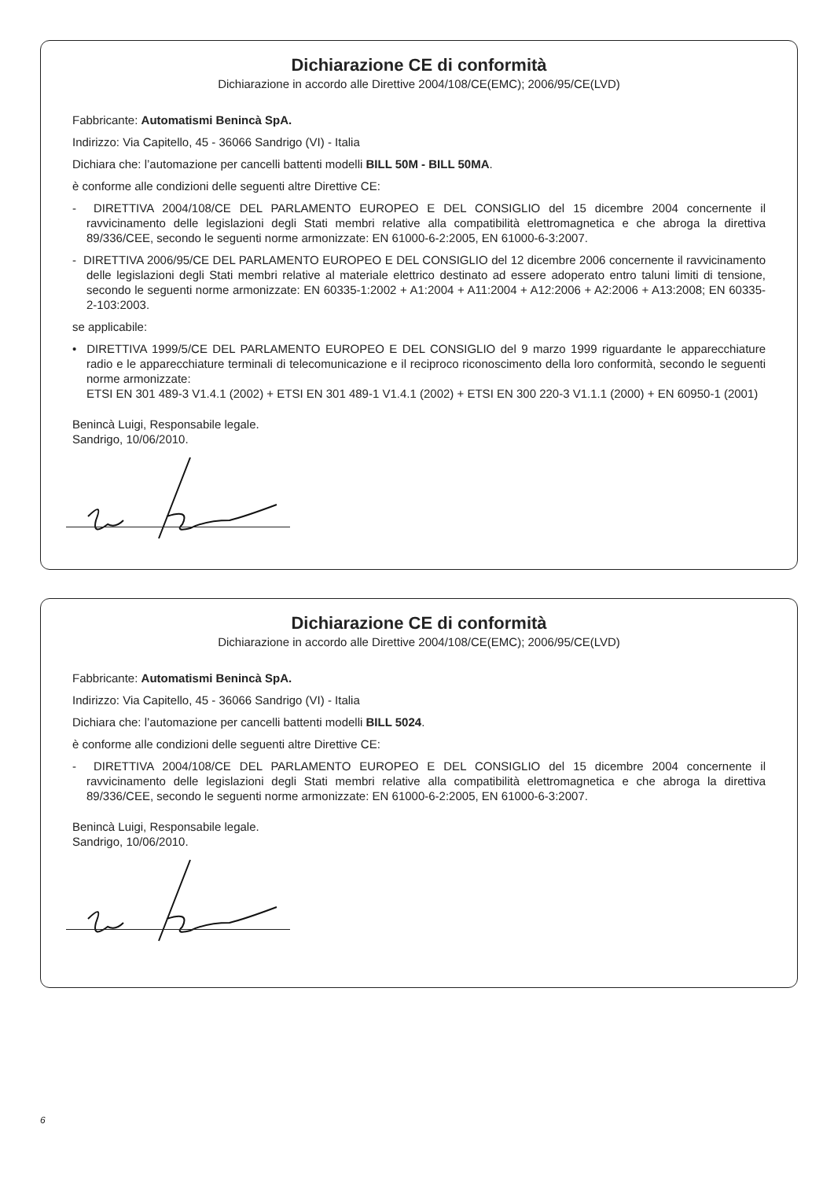Dichiarazione CE di conformità
Dichiarazione in accordo alle Direttive 2004/108/CE(EMC); 2006/95/CE(LVD)
Fabbricante: Automatismi Benincà SpA.
Indirizzo: Via Capitello, 45 - 36066 Sandrigo (VI) - Italia
Dichiara che: l’automazione per cancelli battenti modelli BILL 50M - BILL 50MA.
è conforme alle condizioni delle seguenti altre Direttive CE:
- DIRETTIVA 2004/108/CE DEL PARLAMENTO EUROPEO E DEL CONSIGLIO del 15 dicembre 2004 concernente il ravvicinamento delle legislazioni degli Stati membri relative alla compatibilità elettromagnetica e che abroga la direttiva 89/336/CEE, secondo le seguenti norme armonizzate: EN 61000-6-2:2005, EN 61000-6-3:2007.
- DIRETTIVA 2006/95/CE DEL PARLAMENTO EUROPEO E DEL CONSIGLIO del 12 dicembre 2006 concernente il ravvicinamento delle legislazioni degli Stati membri relative al materiale elettrico destinato ad essere adoperato entro taluni limiti di tensione, secondo le seguenti norme armonizzate: EN 60335-1:2002 + A1:2004 + A11:2004 + A12:2006 + A2:2006 + A13:2008; EN 60335-2-103:2003.
se applicabile:
• DIRETTIVA 1999/5/CE DEL PARLAMENTO EUROPEO E DEL CONSIGLIO del 9 marzo 1999 riguardante le apparecchiature radio e le apparecchiature terminali di telecomunicazione e il reciproco riconoscimento della loro conformità, secondo le seguenti norme armonizzate:
ETSI EN 301 489-3 V1.4.1 (2002) + ETSI EN 301 489-1 V1.4.1 (2002) + ETSI EN 300 220-3 V1.1.1 (2000) + EN 60950-1 (2001)
Benincà Luigi, Responsabile legale.
Sandrigo, 10/06/2010.
Dichiarazione CE di conformità
Dichiarazione in accordo alle Direttive 2004/108/CE(EMC); 2006/95/CE(LVD)
Fabbricante: Automatismi Benincà SpA.
Indirizzo: Via Capitello, 45 - 36066 Sandrigo (VI) - Italia
Dichiara che: l’automazione per cancelli battenti modelli BILL 5024.
è conforme alle condizioni delle seguenti altre Direttive CE:
- DIRETTIVA 2004/108/CE DEL PARLAMENTO EUROPEO E DEL CONSIGLIO del 15 dicembre 2004 concernente il ravvicinamento delle legislazioni degli Stati membri relative alla compatibilità elettromagnetica e che abroga la direttiva 89/336/CEE, secondo le seguenti norme armonizzate: EN 61000-6-2:2005, EN 61000-6-3:2007.
Benincà Luigi, Responsabile legale.
Sandrigo, 10/06/2010.
6